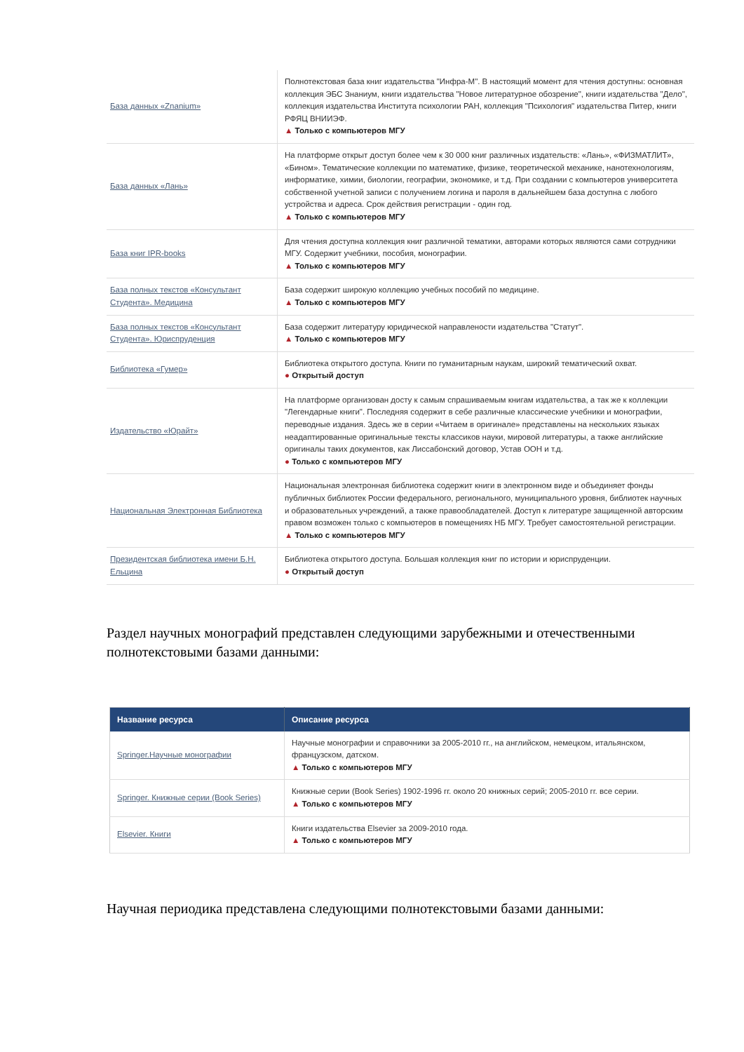| База данных «Znanium» | Полнотекстовая база книг издательства "Инфра-М". В настоящий момент для чтения доступны: основная коллекция ЭБС Знаниум, книги издательства "Новое литературное обозрение", книги издательства "Дело", коллекция издательства Института психологии РАН, коллекция "Психология" издательства Питер, книги РФЯЦ ВНИИЭФ. ▲ Только с компьютеров МГУ |
| База данных «Лань» | На платформе открыт доступ более чем к 30 000 книг различных издательств: «Лань», «ФИЗМАТЛИТ», «Бином». Тематические коллекции по математике, физике, теоретической механике, нанотехнологиям, информатике, химии, биологии, географии, экономике, и т.д. При создании с компьютеров университета собственной учетной записи с получением логина и пароля в дальнейшем база доступна с любого устройства и адреса. Срок действия регистрации - один год. ▲ Только с компьютеров МГУ |
| База книг IPR-books | Для чтения доступна коллекция книг различной тематики, авторами которых являются сами сотрудники МГУ. Содержит учебники, пособия, монографии. ▲ Только с компьютеров МГУ |
| База полных текстов «Консультант Студента». Медицина | База содержит широкую коллекцию учебных пособий по медицине. ▲ Только с компьютеров МГУ |
| База полных текстов «Консультант Студента». Юриспруденция | База содержит литературу юридической направлености издательства "Статут". ▲ Только с компьютеров МГУ |
| Библиотека «Гумер» | Библиотека открытого доступа. Книги по гуманитарным наукам, широкий тематический охват. ● Открытый доступ |
| Издательство «Юрайт» | На платформе организован досту к самым спрашиваемым книгам издательства, а так же к коллекции "Легендарные книги". Последняя содержит в себе различные классические учебники и монографии, переводные издания. Здесь же в серии «Читаем в оригинале» представлены на нескольких языках неадаптированные оригинальные тексты классиков науки, мировой литературы, а также английские оригиналы таких документов, как Лиссабонский договор, Устав ООН и т.д. ● Только с компьютеров МГУ |
| Национальная Электронная Библиотека | Национальная электронная библиотека содержит книги в электронном виде и объединяет фонды публичных библиотек России федерального, регионального, муниципального уровня, библиотек научных и образовательных учреждений, а также правообладателей. Доступ к литературе защищенной авторским правом возможен только с компьютеров в помещениях НБ МГУ. Требует самостоятельной регистрации. ▲ Только с компьютеров МГУ |
| Президентская библиотека имени Б.Н. Ельцина | Библиотека открытого доступа. Большая коллекция книг по истории и юриспруденции. ● Открытый доступ |
Раздел научных монографий представлен следующими зарубежными и отечественными полнотекстовыми базами данными:
| Название ресурса | Описание ресурса |
| --- | --- |
| Springer.Научные монографии | Научные монографии и справочники за 2005-2010 гг., на английском, немецком, итальянском, французском, датском. ▲ Только с компьютеров МГУ |
| Springer. Книжные серии (Book Series) | Книжные серии (Book Series) 1902-1996 гг. около 20 книжных серий; 2005-2010 гг. все серии. ▲ Только с компьютеров МГУ |
| Elsevier. Книги | Книги издательства Elsevier за 2009-2010 года. ▲ Только с компьютеров МГУ |
Научная периодика представлена следующими полнотекстовыми базами данными: